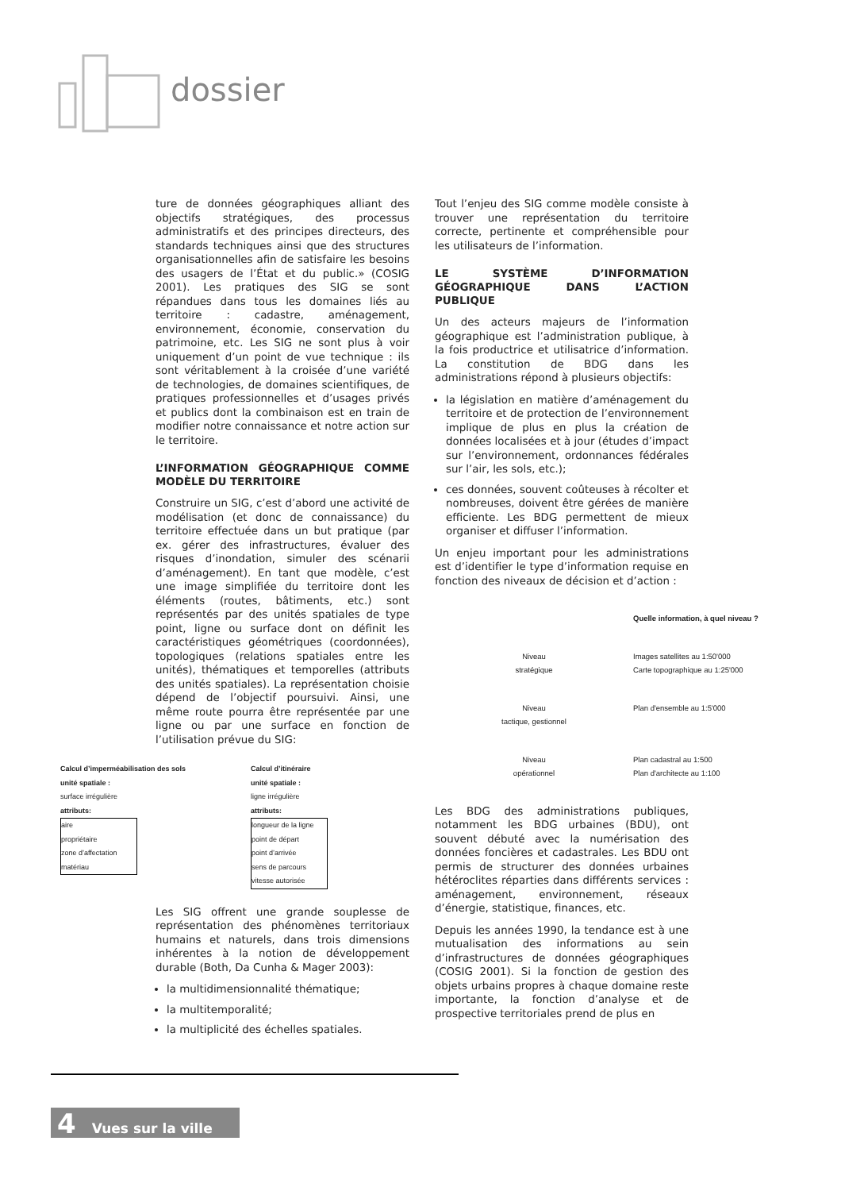dossier
ture de données géographiques alliant des objectifs stratégiques, des processus administratifs et des principes directeurs, des standards techniques ainsi que des structures organisationnelles afin de satisfaire les besoins des usagers de l’État et du public.» (COSIG 2001). Les pratiques des SIG se sont répandues dans tous les domaines liés au territoire : cadastre, aménagement, environnement, économie, conservation du patrimoine, etc. Les SIG ne sont plus à voir uniquement d’un point de vue technique : ils sont véritablement à la croisée d’une variété de technologies, de domaines scientifiques, de pratiques professionnelles et d’usages privés et publics dont la combinaison est en train de modifier notre connaissance et notre action sur le territoire.
L’INFORMATION GÉOGRAPHIQUE COMME MODÈLE DU TERRITOIRE
Construire un SIG, c’est d’abord une activité de modélisation (et donc de connaissance) du territoire effectuée dans un but pratique (par ex. gérer des infrastructures, évaluer des risques d’inondation, simuler des scénarii d’aménagement). En tant que modèle, c’est une image simplifiée du territoire dont les éléments (routes, bâtiments, etc.) sont représentés par des unités spatiales de type point, ligne ou surface dont on définit les caractéristiques géométriques (coordonnées), topologiques (relations spatiales entre les unités), thématiques et temporelles (attributs des unités spatiales). La représentation choisie dépend de l’objectif poursuivi. Ainsi, une même route pourra être représentée par une ligne ou par une surface en fonction de l’utilisation prévue du SIG:
Calcul d’imperméabilisation des sols
unité spatiale :
surface irrégulière
attributs:
aire
propriétaire
zone d’affectation
matériau
Calcul d’itinéraire
unité spatiale :
ligne irrégulière
attributs:
longueur de la ligne
point de départ
point d’arrivée
sens de parcours
vitesse autorisée
Les SIG offrent une grande souplesse de représentation des phénomènes territoriaux humains et naturels, dans trois dimensions inhérentes à la notion de développement durable (Both, Da Cunha & Mager 2003):
la multidimensionnalité thématique;
la multitemporalité;
la multiplicité des échelles spatiales.
Tout l’enjeu des SIG comme modèle consiste à trouver une représentation du territoire correcte, pertinente et compréhensible pour les utilisateurs de l’information.
LE SYSTÈME D’INFORMATION GÉOGRAPHIQUE DANS L’ACTION PUBLIQUE
Un des acteurs majeurs de l’information géographique est l’administration publique, à la fois productrice et utilisatrice d’information. La constitution de BDG dans les administrations répond à plusieurs objectifs:
la législation en matière d’aménagement du territoire et de protection de l’environnement implique de plus en plus la création de données localisées et à jour (études d’impact sur l’environnement, ordonnances fédérales sur l’air, les sols, etc.);
ces données, souvent coûteuses à récolter et nombreuses, doivent être gérées de manière efficiente. Les BDG permettent de mieux organiser et diffuser l’information.
Un enjeu important pour les administrations est d’identifier le type d’information requise en fonction des niveaux de décision et d’action :
Quelle information, à quel niveau ?
Niveau
stratégique
Images satellites au 1:50'000
Carte topographique au 1:25'000
Niveau
tactique, gestionnel
Plan d'ensemble au 1:5'000
Niveau
opérationnel
Plan cadastral au 1:500
Plan d'architecte au 1:100
Les BDG des administrations publiques, notamment les BDG urbaines (BDU), ont souvent débuté avec la numérisation des données foncières et cadastrales. Les BDU ont permis de structurer des données urbaines hétéroclites réparties dans différents services : aménagement, environnement, réseaux d’énergie, statistique, finances, etc.
Depuis les années 1990, la tendance est à une mutualisation des informations au sein d’infrastructures de données géographiques (COSIG 2001). Si la fonction de gestion des objets urbains propres à chaque domaine reste importante, la fonction d’analyse et de prospective territoriales prend de plus en
4 Vues sur la ville